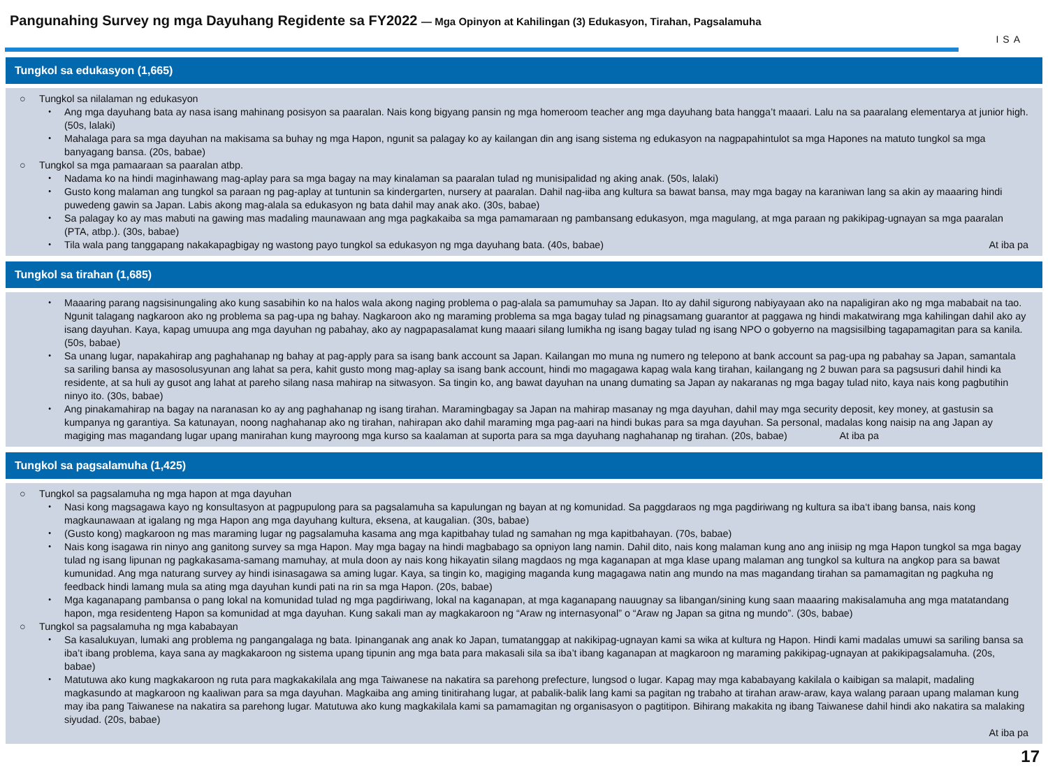Pangunahing Survey ng mga Dayuhang Regidente sa FY2022 — Mga Opinyon at Kahilingan (3) Edukasyon, Tirahan, Pagsalamuha
ISA
Tungkol sa edukasyon (1,665)
○ Tungkol sa nilalaman ng edukasyon
・ Ang mga dayuhang bata ay nasa isang mahinang posisyon sa paaralan. Nais kong bigyang pansin ng mga homeroom teacher ang mga dayuhang bata hangga’t maaari. Lalu na sa paaralang elementarya at junior high. (50s, lalaki)
・ Mahalaga para sa mga dayuhan na makisama sa buhay ng mga Hapon, ngunit sa palagay ko ay kailangan din ang isang sistema ng edukasyon na nagpapahintulot sa mga Hapones na matuto tungkol sa mga banyagang bansa. (20s, babae)
○ Tungkol sa mga pamaaraan sa paaralan atbp.
・ Nadama ko na hindi maginhawang mag-aplay para sa mga bagay na may kinalaman sa paaralan tulad ng munisipalidad ng aking anak. (50s, lalaki)
・ Gusto kong malaman ang tungkol sa paraan ng pag-aplay at tuntunin sa kindergarten, nursery at paaralan. Dahil nag-iiba ang kultura sa bawat bansa, may mga bagay na karaniwan lang sa akin ay maaaring hindi puwedeng gawin sa Japan. Labis akong mag-alala sa edukasyon ng bata dahil may anak ako. (30s, babae)
・ Sa palagay ko ay mas mabuti na gawing mas madaling maunawaan ang mga pagkakaiba sa mga pamamaraan ng pambansang edukasyon, mga magulang, at mga paraan ng pakikipag-ugnayan sa mga paaralan (PTA, atbp.). (30s, babae)
・ Tila wala pang tanggapang nakakapagbigay ng wastong payo tungkol sa edukasyon ng mga dayuhang bata. (40s, babae) At iba pa
Tungkol sa tirahan (1,685)
・ Maaaring parang nagsisinungaling ako kung sasabihin ko na halos wala akong naging problema o pag-alala sa pamumuhay sa Japan. Ito ay dahil sigurong nabiyayaan ako na napaligiran ako ng mga mababait na tao. Ngunit talagang nagkaroon ako ng problema sa pag-upa ng bahay. Nagkaroon ako ng maraming problema sa mga bagay tulad ng pinagsamang guarantor at paggawa ng hindi makatwirang mga kahilingan dahil ako ay isang dayuhan. Kaya, kapag umuupa ang mga dayuhan ng pabahay, ako ay nagpapasalamat kung maaari silang lumikha ng isang bagay tulad ng isang NPO o gobyerno na magsisilbing tagapamagitan para sa kanila. (50s, babae)
・ Sa unang lugar, napakahirap ang paghahanap ng bahay at pag-apply para sa isang bank account sa Japan. Kailangan mo muna ng numero ng telepono at bank account sa pag-upa ng pabahay sa Japan, samantala sa sariling bansa ay masosolusyunan ang lahat sa pera, kahit gusto mong mag-aplay sa isang bank account, hindi mo magagawa kapag wala kang tirahan, kailangang ng 2 buwan para sa pagsusuri dahil hindi ka residente, at sa huli ay gusot ang lahat at pareho silang nasa mahirap na sitwasyon. Sa tingin ko, ang bawat dayuhan na unang dumating sa Japan ay nakaranas ng mga bagay tulad nito, kaya nais kong pagbutihin ninyo ito. (30s, babae)
・ Ang pinakamahirap na bagay na naranasan ko ay ang paghahanap ng isang tirahan. Maramingbagay sa Japan na mahirap masanay ng mga dayuhan, dahil may mga security deposit, key money, at gastusin sa kumpanya ng garantiya. Sa katunayan, noong naghahanap ako ng tirahan, nahirapan ako dahil maraming mga pag-aari na hindi bukas para sa mga dayuhan. Sa personal, madalas kong naisip na ang Japan ay magiging mas magandang lugar upang manirahan kung mayroong mga kurso sa kaalaman at suporta para sa mga dayuhang naghahanap ng tirahan. (20s, babae) At iba pa
Tungkol sa pagsalamuha (1,425)
○ Tungkol sa pagsalamuha ng mga hapon at mga dayuhan
・ Nasi kong magsagawa kayo ng konsultasyon at pagpupulong para sa pagsalamuha sa kapulungan ng bayan at ng komunidad. Sa paggdaraos ng mga pagdiriwang ng kultura sa iba‘t ibang bansa, nais kong magkaunawaan at igalang ng mga Hapon ang mga dayuhang kultura, eksena, at kaugalian. (30s, babae)
・ (Gusto kong) magkaroon ng mas maraming lugar ng pagsalamuha kasama ang mga kapitbahay tulad ng samahan ng mga kapitbahayan. (70s, babae)
・ Nais kong isagawa rin ninyo ang ganitong survey sa mga Hapon. May mga bagay na hindi magbabago sa opniyon lang namin. Dahil dito, nais kong malaman kung ano ang iniisip ng mga Hapon tungkol sa mga bagay tulad ng isang lipunan ng pagkakasama-samang mamuhay, at mula doon ay nais kong hikayatin silang magdaos ng mga kaganapan at mga klase upang malaman ang tungkol sa kultura na angkop para sa bawat kumunidad. Ang mga naturang survey ay hindi isinasagawa sa aming lugar. Kaya, sa tingin ko, magiging maganda kung magagawa natin ang mundo na mas magandang tirahan sa pamamagitan ng pagkuha ng feedback hindi lamang mula sa ating mga dayuhan kundi pati na rin sa mga Hapon. (20s, babae)
・ Mga kaganapang pambansa o pang lokal na komunidad tulad ng mga pagdiriwang, lokal na kaganapan, at mga kaganapang nauugnay sa libangan/sining kung saan maaaring makisalamuha ang mga matatandang hapon, mga residenteng Hapon sa komunidad at mga dayuhan. Kung sakali man ay magkakaroon ng “Araw ng internasyonal” o “Araw ng Japan sa gitna ng mundo”. (30s, babae)
○ Tungkol sa pagsalamuha ng mga kababayan
・ Sa kasalukuyan, lumaki ang problema ng pangangalaga ng bata. Ipinanganak ang anak ko Japan, tumatanggap at nakikipag-ugnayan kami sa wika at kultura ng Hapon. Hindi kami madalas umuwi sa sariling bansa sa iba’t ibang problema, kaya sana ay magkakaroon ng sistema upang tipunin ang mga bata para makasali sila sa iba’t ibang kaganapan at magkaroon ng maraming pakikipag-ugnayan at pakikipagsalamuha. (20s, babae)
・ Matutuwa ako kung magkakaroon ng ruta para magkakakilala ang mga Taiwanese na nakatira sa parehong prefecture, lungsod o lugar. Kapag may mga kababayang kakilala o kaibigan sa malapit, madaling magkasundo at magkaroon ng kaaliwan para sa mga dayuhan. Magkaiba ang aming tinitirahang lugar, at pabalik-balik lang kami sa pagitan ng trabaho at tirahan araw-araw, kaya walang paraan upang malaman kung may iba pang Taiwanese na nakatira sa parehong lugar. Matutuwa ako kung magkakilala kami sa pamamagitan ng organisasyon o pagtitipon. Bihirang makakita ng ibang Taiwanese dahil hindi ako nakatira sa malaking siyudad. (20s, babae)
At iba pa
17